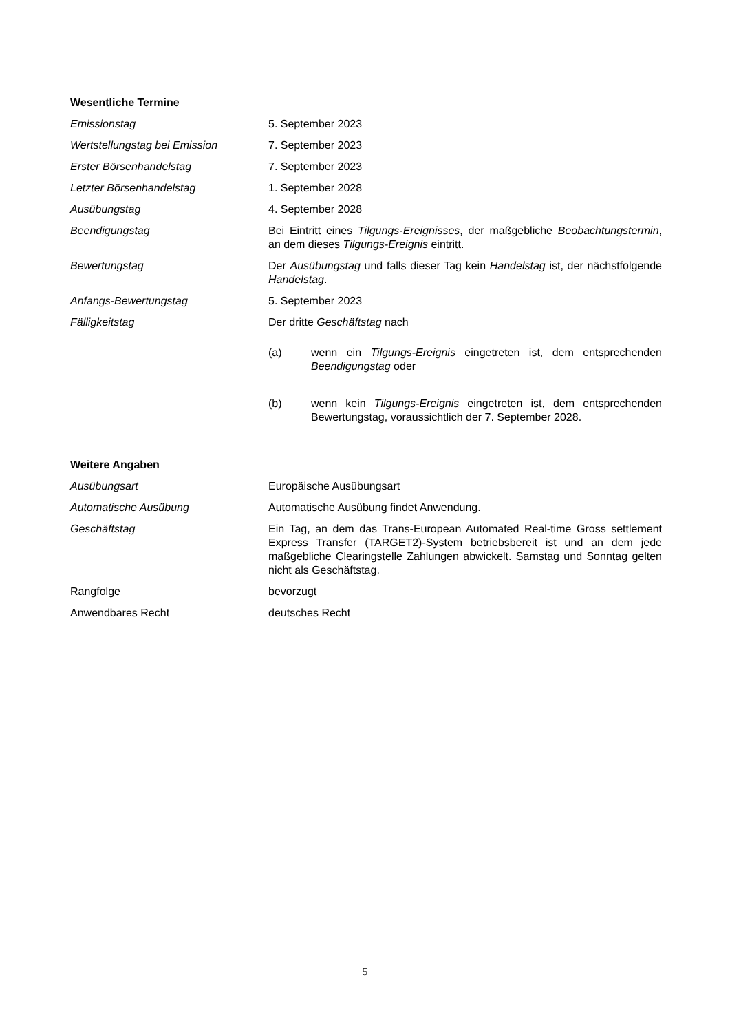Wesentliche Termine
Emissionstag 5. September 2023
Wertstellungstag bei Emission 7. September 2023
Erster Börsenhandelstag 7. September 2023
Letzter Börsenhandelstag 1. September 2028
Ausübungstag 4. September 2028
Beendigungstag Bei Eintritt eines Tilgungs-Ereignisses, der maßgebliche Beobachtungstermin, an dem dieses Tilgungs-Ereignis eintritt.
Bewertungstag Der Ausübungstag und falls dieser Tag kein Handelstag ist, der nächstfolgende Handelstag.
Anfangs-Bewertungstag 5. September 2023
Fälligkeitstag Der dritte Geschäftstag nach
(a) wenn ein Tilgungs-Ereignis eingetreten ist, dem entsprechenden Beendigungstag oder
(b) wenn kein Tilgungs-Ereignis eingetreten ist, dem entsprechenden Bewertungstag, voraussichtlich der 7. September 2028.
Weitere Angaben
Ausübungsart Europäische Ausübungsart
Automatische Ausübung Automatische Ausübung findet Anwendung.
Geschäftstag Ein Tag, an dem das Trans-European Automated Real-time Gross settlement Express Transfer (TARGET2)-System betriebsbereit ist und an dem jede maßgebliche Clearingstelle Zahlungen abwickelt. Samstag und Sonntag gelten nicht als Geschäftstag.
Rangfolge bevorzugt
Anwendbares Recht deutsches Recht
5